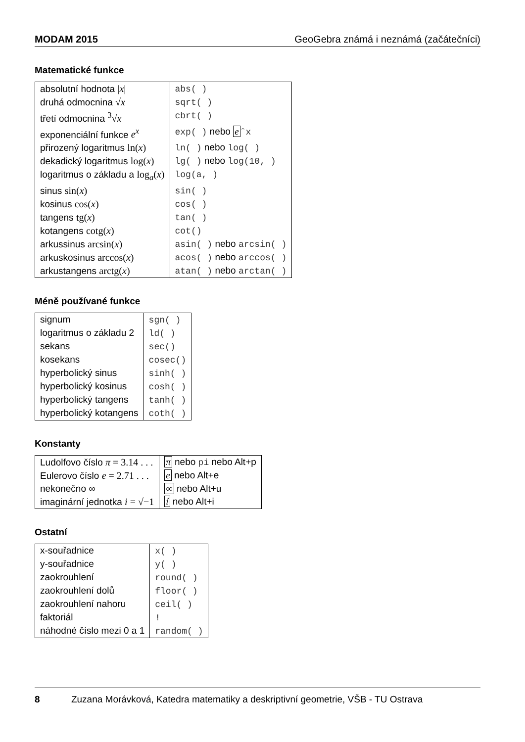MODAM 2015 GeoGebra známá i neznámá (začátečníci)
Matematické funkce
| absolutní hodnota / x / | abs( ) |
| druhá odmocnina √ x | sqrt( ) |
| třetí odmocnina <sup>3</sup>√ x | cbrt( ) |
| exponenciální funkce e<sup>x</sup> | exp( ) nebo e ˆx |
| přirozený logaritmus ln( x ) | ln( ) nebo log( ) |
| dekadický logaritmus log( x ) | lg( ) nebo log(10, ) |
| logaritmus o základu a log<sub>a</sub>( x ) | log(a, ) |
| sinus sin( x ) | sin( ) |
| kosinus cos( x ) | cos( ) |
| tangens tg( x ) | tan( ) |
| kotangens cotg( x ) | cot() |
| arkussinus arcsin( x ) | asin( ) nebo arcsin( ) |
| arkuskosinus arccos( x ) | acos( ) nebo arccos( ) |
| arkustangens arctg( x ) | atan( ) nebo arctan( ) |
Méně používané funkce
| signum | sgn( ) |
| logaritmus o základu 2 | ld( ) |
| sekans | sec() |
| kosekans | cosec() |
| hyperbolický sinus | sinh( ) |
| hyperbolický kosinus | cosh( ) |
| hyperbolický tangens | tanh( ) |
| hyperbolický kotangens | coth( ) |
Konstanty
| Ludolfovo číslo π = 3.14 . . . | π nebo pi nebo Alt+p |
| Eulerovo číslo e = 2.71 . . . | e nebo Alt+e |
| nekonečno ∞ | ∞ nebo Alt+u |
| imaginární jednotka i = √−1 | í nebo Alt+i |
Ostatní
| x-souřadnice | x( ) |
| y-souřadnice | y( ) |
| zaokrouhlení | round( ) |
| zaokrouhlení dolů | floor( ) |
| zaokrouhlení nahoru | ceil( ) |
| faktoriál | ! |
| náhodné číslo mezi 0 a 1 | random( ) |
8 Zuzana Morávková, Katedra matematiky a deskriptivní geometrie, VŠB - TU Ostrava